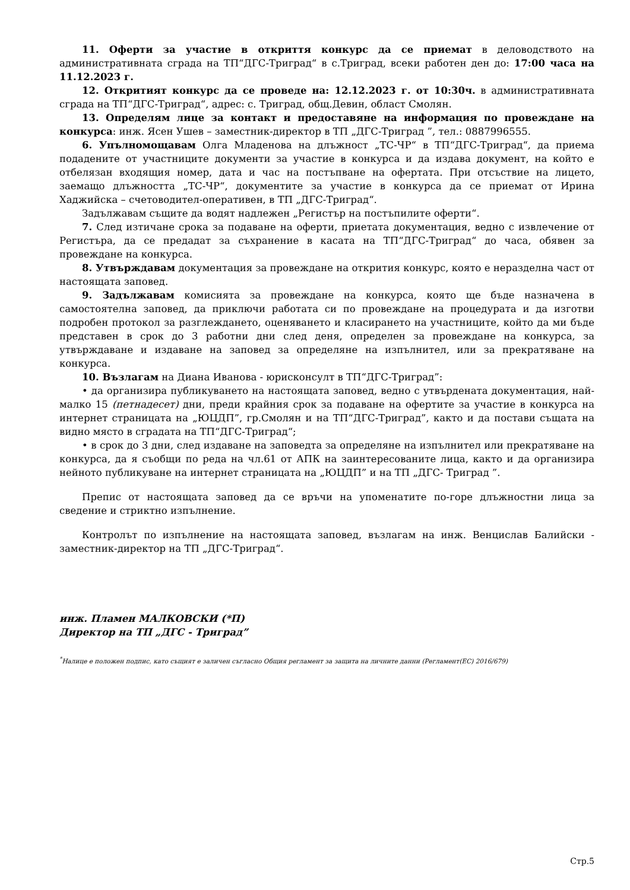11. Оферти за участие в откриття конкурс да се приемат в деловодството на административната сграда на ТП“ДГС-Триград“ в с.Триград, всеки работен ден до: 17:00 часа на 11.12.2023 г.
12. Откритият конкурс да се проведе на: 12.12.2023 г. от 10:30ч. в административната сграда на ТП“ДГС-Триград“, адрес: с. Триград, общ.Девин, област Смолян.
13. Определям лице за контакт и предоставяне на информация по провеждане на конкурса: инж. Ясен Ушев – заместник-директор в ТП „ДГС-Триград ”, тел.: 0887996555.
6. Упълномощавам Олга Младенова на длъжност „ТС-ЧР“ в ТП“ДГС-Триград“, да приема подадените от участниците документи за участие в конкурса и да издава документ, на който е отбелязан входящия номер, дата и час на постъпване на офертата. При отсъствие на лицето, заемащо длъжността „ТС-ЧР“, документите за участие в конкурса да се приемат от Ирина Хаджийска – счетоводител-оперативен, в ТП „ДГС-Триград“.
Задължавам същите да водят надлежен „Регистър на постъпилите оферти“.
7. След изтичане срока за подаване на оферти, приетата документация, ведно с извлечение от Регистъра, да се предадат за съхранение в касата на ТП“ДГС-Триград“ до часа, обявен за провеждане на конкурса.
8. Утвърждавам документация за провеждане на открития конкурс, която е неразделна част от настоящата заповед.
9. Задължавам комисията за провеждане на конкурса, която ще бъде назначена в самостоятелна заповед, да приключи работата си по провеждане на процедурата и да изготви подробен протокол за разглеждането, оценяването и класирането на участниците, който да ми бъде представен в срок до 3 работни дни след деня, определен за провеждане на конкурса, за утвърждаване и издаване на заповед за определяне на изпълнител, или за прекратяване на конкурса.
10. Възлагам на Диана Иванова - юрисконсулт в ТП“ДГС-Триград”:
• да организира публикуването на настоящата заповед, ведно с утвърдената документация, най-малко 15 (петнадесет) дни, преди крайния срок за подаване на офертите за участие в конкурса на интернет страницата на „ЮЦДП”, гр.Смолян и на ТП“ДГС-Триград”, както и да постави същата на видно място в сградата на ТП“ДГС-Триград“;
• в срок до 3 дни, след издаване на заповедта за определяне на изпълнител или прекратяване на конкурса, да я съобщи по реда на чл.61 от АПК на заинтересованите лица, както и да организира нейното публикуване на интернет страницата на „ЮЦДП” и на ТП „ДГС- Триград ”.
Препис от настоящата заповед да се връчи на упоменатите по-горе длъжностни лица за сведение и стриктно изпълнение.
Контролът по изпълнение на настоящата заповед, възлагам на инж. Венцислав Балийски - заместник-директор на ТП „ДГС-Триград“.
инж. Пламен МАЛКОВСКИ (*П)
Директор на ТП „ДГС - Триград”
<sup>*</sup> Налице е положен подпис, като същият е заличен съгласно Общия регламент за защита на личните данни (Регламент(ЕС) 2016/679)
Стр.5